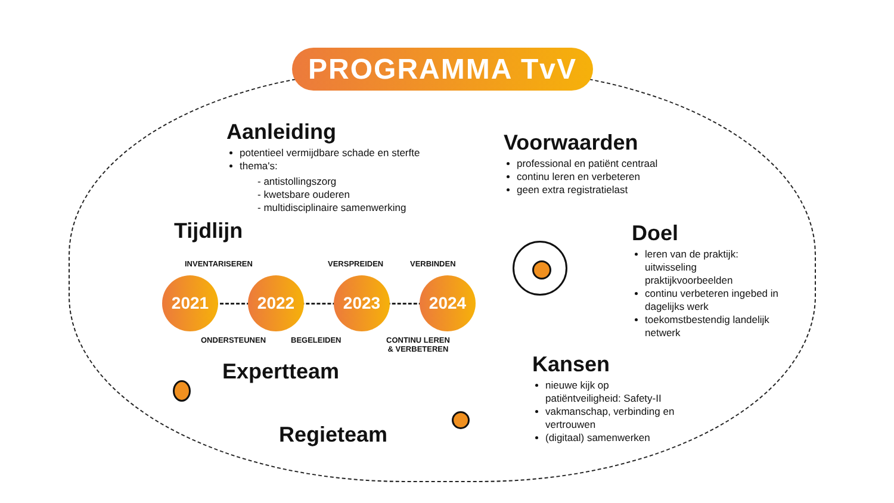PROGRAMMA TvV
Aanleiding
potentieel vermijdbare schade en sterfte
thema's:
- antistollingszorg
- kwetsbare ouderen
- multidisciplinaire samenwerking
Voorwaarden
professional en patiënt centraal
continu leren en verbeteren
geen extra registratielast
Tijdlijn
INVENTARISEREN VERSPREIDEN VERBINDEN
2021 2022 2023 2024
ONDERSTEUNEN BEGELEIDEN
CONTINU LEREN
& VERBETEREN
Doel
leren van de praktijk: uitwisseling praktijkvoorbeelden
continu verbeteren ingebed in dagelijks werk
toekomstbestendig landelijk netwerk
Expertteam
Regieteam
Kansen
nieuwe kijk op patiëntveiligheid: Safety-II
vakmanschap, verbinding en vertrouwen
(digitaal) samenwerken